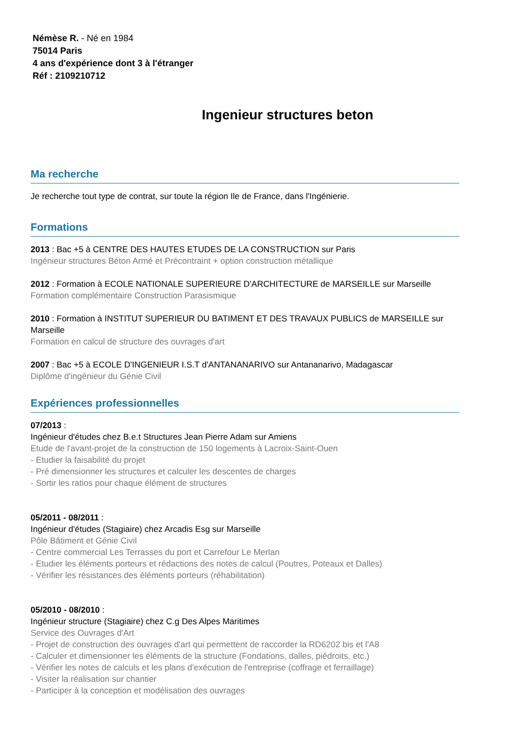Némèse R. - Né en 1984
75014 Paris
4 ans d'expérience dont 3 à l'étranger
Réf : 2109210712
Ingenieur structures beton
Ma recherche
Je recherche tout type de contrat, sur toute la région Ile de France, dans l'Ingénierie.
Formations
2013 : Bac +5 à CENTRE DES HAUTES ETUDES DE LA CONSTRUCTION sur Paris
Ingénieur structures Béton Armé et Précontraint + option construction métallique
2012 : Formation à ECOLE NATIONALE SUPERIEURE D'ARCHITECTURE de MARSEILLE sur Marseille
Formation complémentaire Construction Parasismique
2010 : Formation à INSTITUT SUPERIEUR DU BATIMENT ET DES TRAVAUX PUBLICS de MARSEILLE sur Marseille
Formation en calcul de structure des ouvrages d'art
2007 : Bac +5 à ECOLE D'INGENIEUR I.S.T d'ANTANANARIVO sur Antananarivo, Madagascar
Diplôme d'ingénieur du Génie Civil
Expériences professionnelles
07/2013 :
Ingénieur d'études chez B.e.t Structures Jean Pierre Adam sur Amiens
Etude de l'avant-projet de la construction de 150 logements à Lacroix-Saint-Ouen
- Etudier la faisabilité du projet
- Pré dimensionner les structures et calculer les descentes de charges
- Sortir les ratios pour chaque élément de structures
05/2011 - 08/2011 :
Ingénieur d'études (Stagiaire) chez Arcadis Esg sur Marseille
Pôle Bâtiment et Génie Civil
- Centre commercial Les Terrasses du port et Carrefour Le Merlan
- Etudier les éléments porteurs et rédactions des notes de calcul (Poutres, Poteaux et Dalles)
- Vérifier les résistances des éléments porteurs (réhabilitation)
05/2010 - 08/2010 :
Ingénieur structure (Stagiaire) chez C.g Des Alpes Maritimes
Service des Ouvrages d'Art
- Projet de construction des ouvrages d'art qui permettent de raccorder la RD6202 bis et l'A8
- Calculer et dimensionner les éléments de la structure (Fondations, dalles, piédroits, etc.)
- Vérifier les notes de calculs et les plans d'exécution de l'entreprise (coffrage et ferraillage)
- Visiter la réalisation sur chantier
- Participer à la conception et modélisation des ouvrages